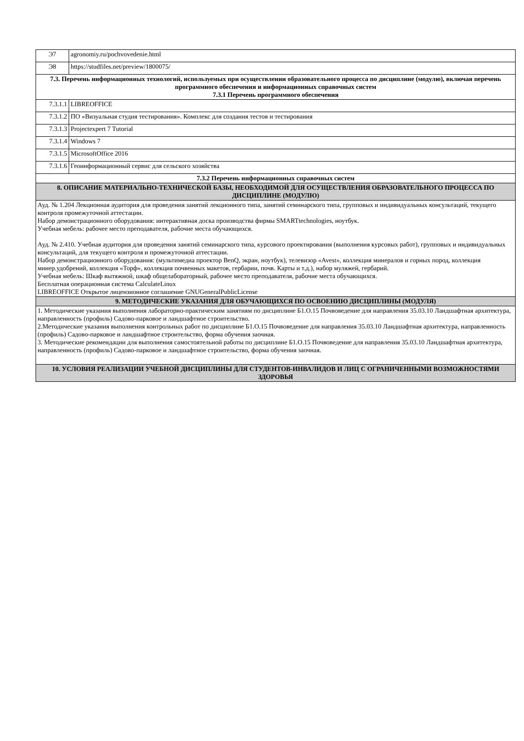| Э7 | agronomiy.ru/pochvovedenie.html |
| Э8 | https://studfiles.net/preview/1800075/ |
| 7.3. Перечень информационных технологий, используемых при осуществлении образовательного процесса по дисциплине (модулю), включая перечень программного обеспечения и информационных справочных систем 7.3.1 Перечень программного обеспечения | |
| 7.3.1.1 | LIBREOFFICE |
| 7.3.1.2 | ПО «Визуальная студия тестирования». Комплекс для создания тестов и тестирования |
| 7.3.1.3 | Projectexpert 7 Tutorial |
| 7.3.1.4 | Windows 7 |
| 7.3.1.5 | MicrosoftOffice 2016 |
| 7.3.1.6 | Геоинформационный сервис для сельского хозяйства |
| 7.3.2 Перечень информационных справочных систем | |
| 8. ОПИСАНИЕ МАТЕРИАЛЬНО-ТЕХНИЧЕСКОЙ БАЗЫ, НЕОБХОДИМОЙ ДЛЯ ОСУЩЕСТВЛЕНИЯ ОБРАЗОВАТЕЛЬНОГО ПРОЦЕССА ПО ДИСЦИПЛИНЕ (МОДУЛЮ) | |
| Ауд. № 1.204 Лекционная аудитория для проведения занятий лекционного типа, занятий семинарского типа, групповых и индивидуальных консультаций, текущего контроля промежуточной аттестации. Набор демонстрационного оборудования: интерактивная доска производства фирмы SMARTtechnologies, ноутбук. Учебная мебель: рабочее место преподавателя, рабочие места обучающихся. Ауд. № 2.410. Учебная аудитория для проведения занятий семинарского типа, курсового проектирования (выполнения курсовых работ), групповых и индивидуальных консультаций, для текущего контроля и промежуточной аттестации. Набор демонстрационного оборудования: (мультимедиа проектор BenQ, экран, ноутбук), телевизор «Avest», коллекция минералов и горных пород, коллекция минер.удобрений, коллекция «Торф», коллекция почвенных макетов, гербарии, почв. Карты и т.д.), набор муляжей, гербарий. Учебная мебель: Шкаф вытяжной, шкаф общелабораторный, рабочее место преподавателя, рабочие места обучающихся. Бесплатная операционная система CalculateLinux LIBREOFFICE Открытое лицензионное соглашение GNUGeneralPublicLicense | |
| 9. МЕТОДИЧЕСКИЕ УКАЗАНИЯ ДЛЯ ОБУЧАЮЩИХСЯ ПО ОСВОЕНИЮ ДИСЦИПЛИНЫ (МОДУЛЯ) | |
| 1. Методические указания выполнения лабораторно-практическим занятиям по дисциплине Б1.О.15 Почвоведение для направления 35.03.10 Ландшафтная архитектура, направленность (профиль) Садово-парковое и ландшафтное строительство. 2.Методические указания выполнения контрольных работ по дисциплине Б1.О.15 Почвоведение для направления 35.03.10 Ландшафтная архитектура, направленность (профиль) Садово-парковое и ландшафтное строительство, форма обучения заочная. 3. Методические рекомендации для выполнения самостоятельной работы по дисциплине Б1.О.15 Почвоведение для направления 35.03.10 Ландшафтная архитектура, направленность (профиль) Садово-парковое и ландшафтное строительство, форма обучения заочная. | |
| 10. УСЛОВИЯ РЕАЛИЗАЦИИ УЧЕБНОЙ ДИСЦИПЛИНЫ ДЛЯ СТУДЕНТОВ-ИНВАЛИДОВ И ЛИЦ С ОГРАНИЧЕННЫМИ ВОЗМОЖНОСТЯМИ ЗДОРОВЬЯ | |